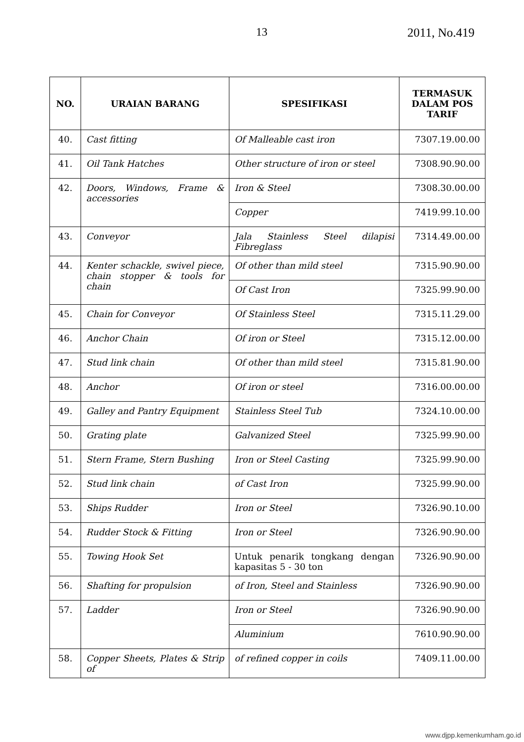13 2011, No.419
| NO. | URAIAN BARANG | SPESIFIKASI | TERMASUK DALAM POS TARIF |
| --- | --- | --- | --- |
| 40. | Cast fitting | Of Malleable cast iron | 7307.19.00.00 |
| 41. | Oil Tank Hatches | Other structure of iron or steel | 7308.90.90.00 |
| 42. | Doors, Windows, Frame & accessories | Iron & Steel | 7308.30.00.00 |
| | | Copper | 7419.99.10.00 |
| 43. | Conveyor | Jala Stainless Steel dilapisi Fibreglass | 7314.49.00.00 |
| 44. | Kenter schackle, swivel piece, chain stopper & tools for chain | Of other than mild steel | 7315.90.90.00 |
| | | Of Cast Iron | 7325.99.90.00 |
| 45. | Chain for Conveyor | Of Stainless Steel | 7315.11.29.00 |
| 46. | Anchor Chain | Of iron or Steel | 7315.12.00.00 |
| 47. | Stud link chain | Of other than mild steel | 7315.81.90.00 |
| 48. | Anchor | Of iron or steel | 7316.00.00.00 |
| 49. | Galley and Pantry Equipment | Stainless Steel Tub | 7324.10.00.00 |
| 50. | Grating plate | Galvanized Steel | 7325.99.90.00 |
| 51. | Stern Frame, Stern Bushing | Iron or Steel Casting | 7325.99.90.00 |
| 52. | Stud link chain | of Cast Iron | 7325.99.90.00 |
| 53. | Ships Rudder | Iron or Steel | 7326.90.10.00 |
| 54. | Rudder Stock & Fitting | Iron or Steel | 7326.90.90.00 |
| 55. | Towing Hook Set | Untuk penarik tongkang dengan kapasitas 5 - 30 ton | 7326.90.90.00 |
| 56. | Shafting for propulsion | of Iron, Steel and Stainless | 7326.90.90.00 |
| 57. | Ladder | Iron or Steel | 7326.90.90.00 |
| | | Aluminium | 7610.90.90.00 |
| 58. | Copper Sheets, Plates & Strip of | of refined copper in coils | 7409.11.00.00 |
www.djpp.kemenkumham.go.id